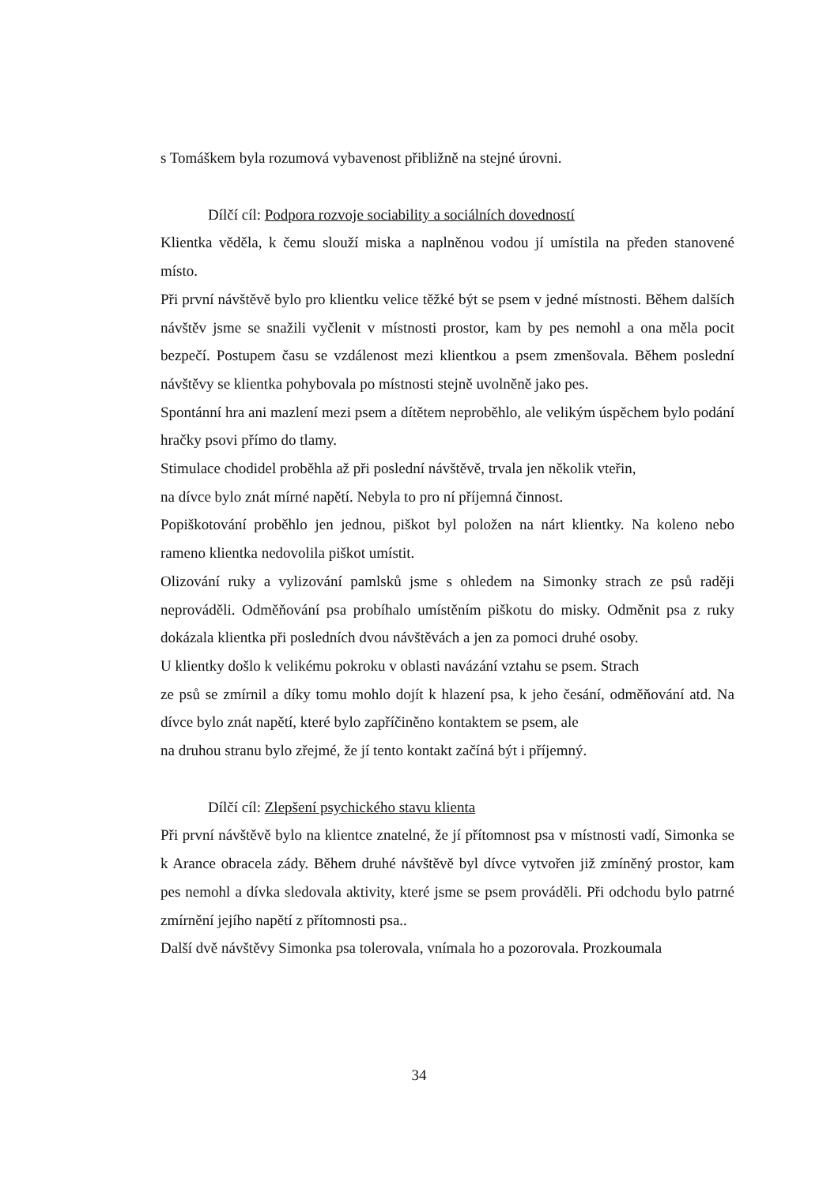s Tomáškem byla rozumová vybavenost přibližně na stejné úrovni.
Dílčí cíl: Podpora rozvoje sociability a sociálních dovedností
Klientka věděla, k čemu slouží miska a naplněnou vodou jí umístila na předen stanovené místo.
Při první návštěvě bylo pro klientku velice těžké být se psem v jedné místnosti. Během dalších návštěv jsme se snažili vyčlenit v místnosti prostor, kam by pes nemohl a ona měla pocit bezpečí. Postupem času se vzdálenost mezi klientkou a psem zmenšovala. Během poslední návštěvy se klientka pohybovala po místnosti stejně uvolněně jako pes.
Spontánní hra ani mazlení mezi psem a dítětem neproběhlo, ale velikým úspěchem bylo podání hračky psovi přímo do tlamy.
Stimulace chodidel proběhla až při poslední návštěvě, trvala jen několik vteřin,
na dívce bylo znát mírné napětí. Nebyla to pro ní příjemná činnost.
Popiškotování proběhlo jen jednou, piškot byl položen na nárt klientky. Na koleno nebo rameno klientka nedovolila piškot umístit.
Olizování ruky a vylizování pamlsků jsme s ohledem na Simonky strach ze psů raději neprováděli. Odměňování psa probíhalo umístěním piškotu do misky. Odměnit psa z ruky dokázala klientka při posledních dvou návštěvách a jen za pomoci druhé osoby.
U klientky došlo k velikému pokroku v oblasti navázání vztahu se psem. Strach
ze psů se zmírnil a díky tomu mohlo dojít k hlazení psa, k jeho česání, odměňování atd. Na dívce bylo znát napětí, které bylo zapříčiněno kontaktem se psem, ale
na druhou stranu bylo zřejmé, že jí tento kontakt začíná být i příjemný.
Dílčí cíl: Zlepšení psychického stavu klienta
Při první návštěvě bylo na klientce znatelné, že jí přítomnost psa v místnosti vadí, Simonka se k Arance obracela zády. Během druhé návštěvě byl dívce vytvořen již zmíněný prostor, kam pes nemohl a dívka sledovala aktivity, které jsme se psem prováděli. Při odchodu bylo patrné zmírnění jejího napětí z přítomnosti psa..
Další dvě návštěvy Simonka psa tolerovala, vnímala ho a pozorovala. Prozkoumala
34